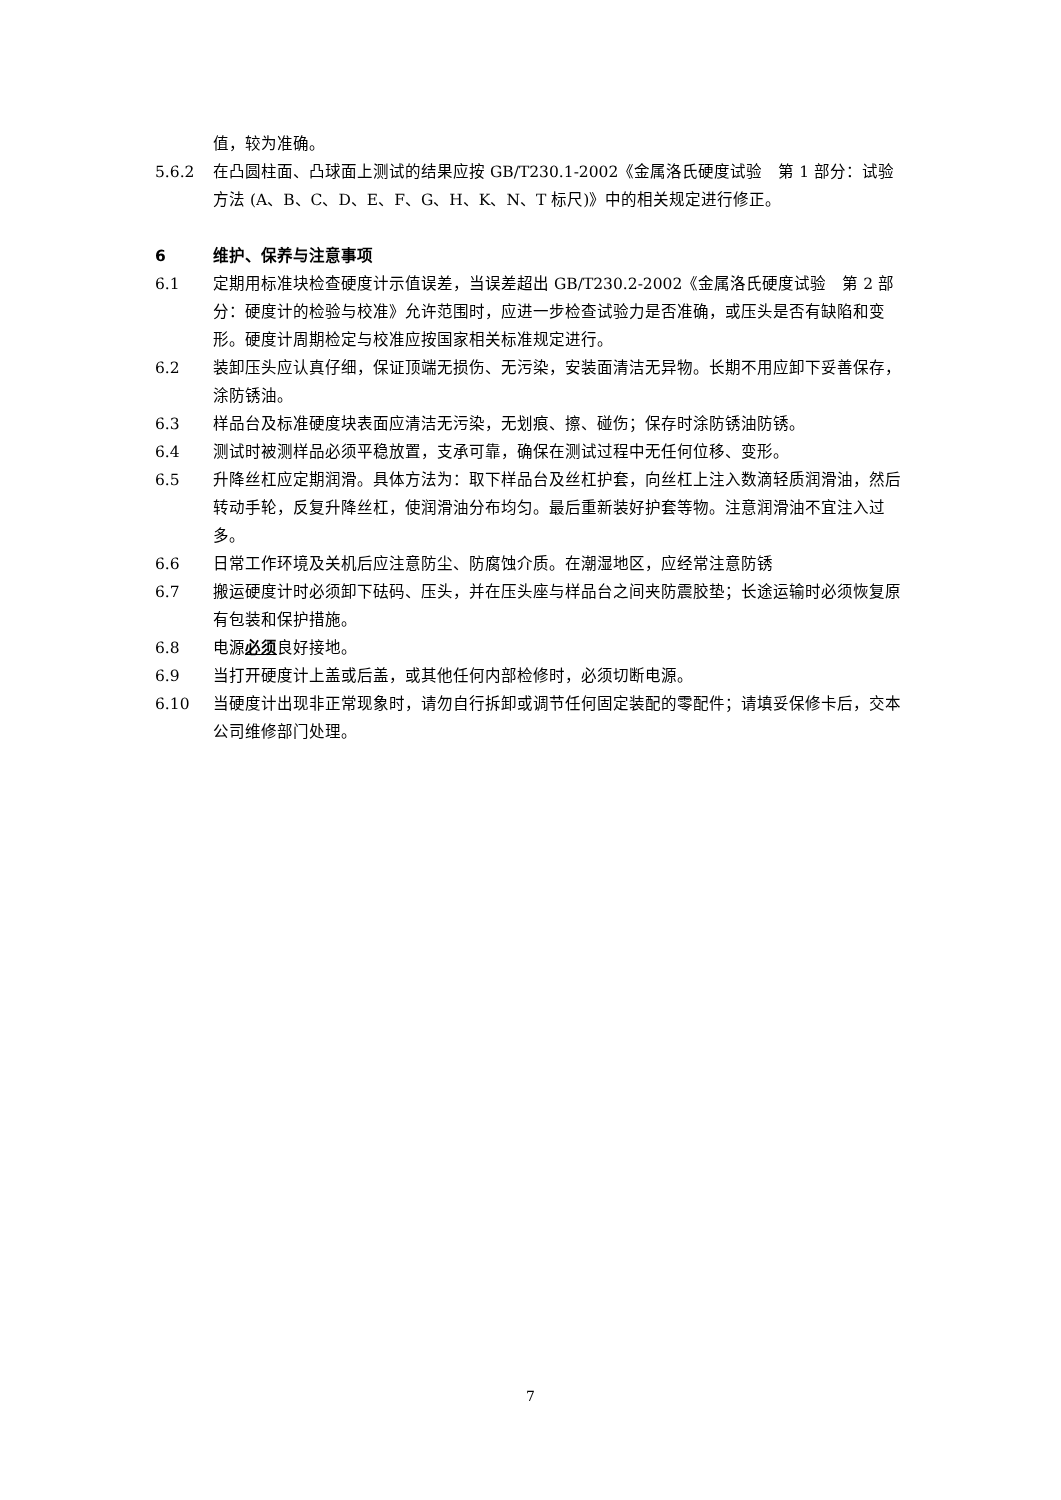值，较为准确。
5.6.2 在凸圆柱面、凸球面上测试的结果应按 GB/T230.1-2002《金属洛氏硬度试验　第 1 部分：试验方法 (A、B、C、D、E、F、G、H、K、N、T 标尺)》中的相关规定进行修正。
6 维护、保养与注意事项
6.1 定期用标准块检查硬度计示值误差，当误差超出 GB/T230.2-2002《金属洛氏硬度试验　第 2 部分：硬度计的检验与校准》允许范围时，应进一步检查试验力是否准确，或压头是否有缺陷和变形。硬度计周期检定与校准应按国家相关标准规定进行。
6.2 装卸压头应认真仔细，保证顶端无损伤、无污染，安装面清洁无异物。长期不用应卸下妥善保存，涂防锈油。
6.3 样品台及标准硬度块表面应清洁无污染，无划痕、擦、碰伤；保存时涂防锈油防锈。
6.4 测试时被测样品必须平稳放置，支承可靠，确保在测试过程中无任何位移、变形。
6.5 升降丝杠应定期润滑。具体方法为：取下样品台及丝杠护套，向丝杠上注入数滴轻质润滑油，然后转动手轮，反复升降丝杠，使润滑油分布均匀。最后重新装好护套等物。注意润滑油不宜注入过多。
6.6 日常工作环境及关机后应注意防尘、防腐蚀介质。在潮湿地区，应经常注意防锈
6.7 搬运硬度计时必须卸下砝码、压头，并在压头座与样品台之间夹防震胶垫；长途运输时必须恢复原有包装和保护措施。
6.8 电源必须良好接地。
6.9 当打开硬度计上盖或后盖，或其他任何内部检修时，必须切断电源。
6.10 当硬度计出现非正常现象时，请勿自行拆卸或调节任何固定装配的零配件；请填妥保修卡后，交本公司维修部门处理。
7